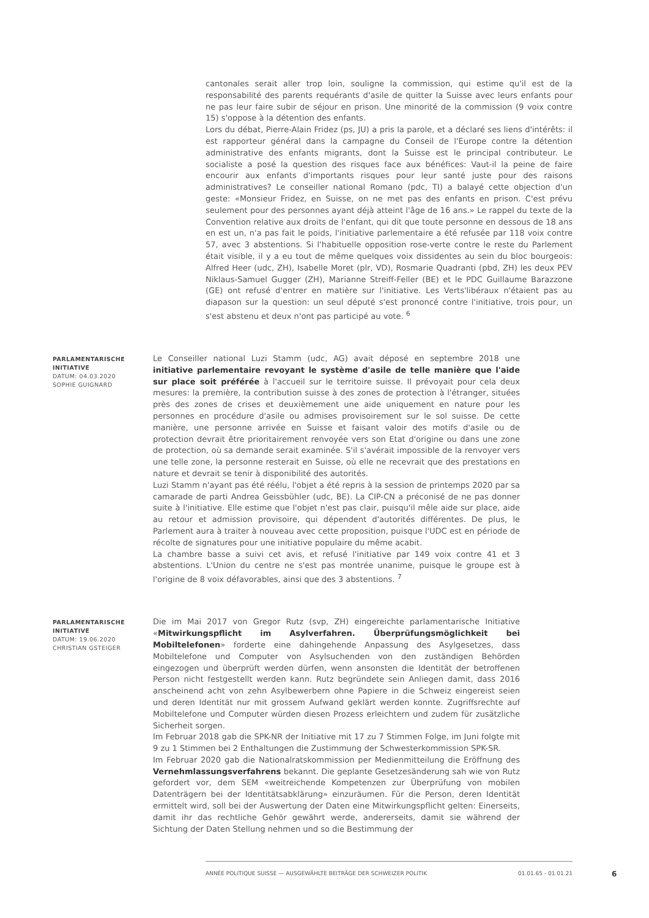cantonales serait aller trop loin, souligne la commission, qui estime qu'il est de la responsabilité des parents requérants d'asile de quitter la Suisse avec leurs enfants pour ne pas leur faire subir de séjour en prison. Une minorité de la commission (9 voix contre 15) s'oppose à la détention des enfants.
Lors du débat, Pierre-Alain Fridez (ps, JU) a pris la parole, et a déclaré ses liens d'intérêts: il est rapporteur général dans la campagne du Conseil de l'Europe contre la détention administrative des enfants migrants, dont la Suisse est le principal contributeur. Le socialiste a posé la question des risques face aux bénéfices: Vaut-il la peine de faire encourir aux enfants d'importants risques pour leur santé juste pour des raisons administratives? Le conseiller national Romano (pdc, TI) a balayé cette objection d'un geste: «Monsieur Fridez, en Suisse, on ne met pas des enfants en prison. C'est prévu seulement pour des personnes ayant déjà atteint l'âge de 16 ans.» Le rappel du texte de la Convention relative aux droits de l'enfant, qui dit que toute personne en dessous de 18 ans en est un, n'a pas fait le poids, l'initiative parlementaire a été refusée par 118 voix contre 57, avec 3 abstentions. Si l'habituelle opposition rose-verte contre le reste du Parlement était visible, il y a eu tout de même quelques voix dissidentes au sein du bloc bourgeois: Alfred Heer (udc, ZH), Isabelle Moret (plr, VD), Rosmarie Quadranti (pbd, ZH) les deux PEV Niklaus-Samuel Gugger (ZH), Marianne Streiff-Feller (BE) et le PDC Guillaume Barazzone (GE) ont refusé d'entrer en matière sur l'initiative. Les Verts'libéraux n'étaient pas au diapason sur la question: un seul député s'est prononcé contre l'initiative, trois pour, un s'est abstenu et deux n'ont pas participé au vote. <sup>6</sup>
PARLAMENTARISCHE INITIATIVE
DATUM: 04.03.2020
SOPHIE GUIGNARD
Le Conseiller national Luzi Stamm (udc, AG) avait déposé en septembre 2018 une initiative parlementaire revoyant le système d'asile de telle manière que l'aide sur place soit préférée à l'accueil sur le territoire suisse. Il prévoyait pour cela deux mesures: la première, la contribution suisse à des zones de protection à l'étranger, situées près des zones de crises et deuxièmement une aide uniquement en nature pour les personnes en procédure d'asile ou admises provisoirement sur le sol suisse. De cette manière, une personne arrivée en Suisse et faisant valoir des motifs d'asile ou de protection devrait être prioritairement renvoyée vers son Etat d'origine ou dans une zone de protection, où sa demande serait examinée. S'il s'avérait impossible de la renvoyer vers une telle zone, la personne resterait en Suisse, où elle ne recevrait que des prestations en nature et devrait se tenir à disponibilité des autorités.
Luzi Stamm n'ayant pas été réélu, l'objet a été repris à la session de printemps 2020 par sa camarade de parti Andrea Geissbühler (udc, BE). La CIP-CN a préconisé de ne pas donner suite à l'initiative. Elle estime que l'objet n'est pas clair, puisqu'il mêle aide sur place, aide au retour et admission provisoire, qui dépendent d'autorités différentes. De plus, le Parlement aura à traiter à nouveau avec cette proposition, puisque l'UDC est en période de récolte de signatures pour une initiative populaire du même acabit.
La chambre basse a suivi cet avis, et refusé l'initiative par 149 voix contre 41 et 3 abstentions. L'Union du centre ne s'est pas montrée unanime, puisque le groupe est à l'origine de 8 voix défavorables, ainsi que des 3 abstentions. <sup>7</sup>
PARLAMENTARISCHE INITIATIVE
DATUM: 19.06.2020
CHRISTIAN GSTEIGER
Die im Mai 2017 von Gregor Rutz (svp, ZH) eingereichte parlamentarische Initiative «Mitwirkungspflicht im Asylverfahren. Überprüfungsmöglichkeit bei Mobiltelefonen» forderte eine dahingehende Anpassung des Asylgesetzes, dass Mobiltelefone und Computer von Asylsuchenden von den zuständigen Behörden eingezogen und überprüft werden dürfen, wenn ansonsten die Identität der betroffenen Person nicht festgestellt werden kann. Rutz begründete sein Anliegen damit, dass 2016 anscheinend acht von zehn Asylbewerbern ohne Papiere in die Schweiz eingereist seien und deren Identität nur mit grossem Aufwand geklärt werden konnte. Zugriffsrechte auf Mobiltelefone und Computer würden diesen Prozess erleichtern und zudem für zusätzliche Sicherheit sorgen.
Im Februar 2018 gab die SPK-NR der Initiative mit 17 zu 7 Stimmen Folge, im Juni folgte mit 9 zu 1 Stimmen bei 2 Enthaltungen die Zustimmung der Schwesterkommission SPK-SR.
Im Februar 2020 gab die Nationalratskommission per Medienmitteilung die Eröffnung des Vernehmlassungsverfahrens bekannt. Die geplante Gesetzesänderung sah wie von Rutz gefordert vor, dem SEM «weitreichende Kompetenzen zur Überprüfung von mobilen Datenträgern bei der Identitätsabklärung» einzuräumen. Für die Person, deren Identität ermittelt wird, soll bei der Auswertung der Daten eine Mitwirkungspflicht gelten: Einerseits, damit ihr das rechtliche Gehör gewährt werde, andererseits, damit sie während der Sichtung der Daten Stellung nehmen und so die Bestimmung der
ANNÉE POLITIQUE SUISSE — AUSGEWÄHLTE BEITRÄGE DER SCHWEIZER POLITIK 01.01.65 - 01.01.21
6